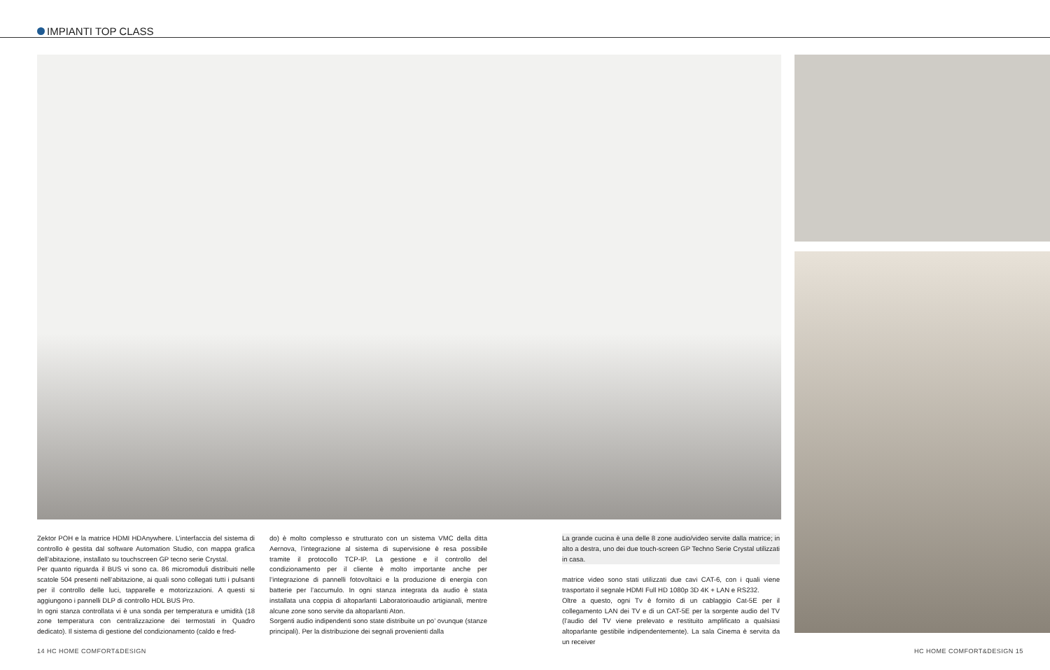IMPIANTI TOP CLASS
Zektor POH e la matrice HDMI HDAnywhere. L’interfaccia del sistema di controllo è gestita dal software Automation Studio, con mappa grafica dell’abitazione, installato su touchscreen GP tecno serie Crystal.
Per quanto riguarda il BUS vi sono ca. 86 micromoduli distribuiti nelle scatole 504 presenti nell’abitazione, ai quali sono collegati tutti i pulsanti per il controllo delle luci, tapparelle e motorizzazioni. A questi si aggiungono i pannelli DLP di controllo HDL BUS Pro.
In ogni stanza controllata vi è una sonda per temperatura e umidità (18 zone temperatura con centralizzazione dei termostati in Quadro dedicato). Il sistema di gestione del condizionamento (caldo e fred-
do) è molto complesso e strutturato con un sistema VMC della ditta Aernova, l’integrazione al sistema di supervisione è resa possibile tramite il protocollo TCP-IP. La gestione e il controllo del condizionamento per il cliente è molto importante anche per l’integrazione di pannelli fotovoltaici e la produzione di energia con batterie per l’accumulo. In ogni stanza integrata da audio è stata installata una coppia di altoparlanti Laboratorioaudio artigianali, mentre alcune zone sono servite da altoparlanti Aton.
Sorgenti audio indipendenti sono state distribuite un po’ ovunque (stanze principali). Per la distribuzione dei segnali provenienti dalla
La grande cucina è una delle 8 zone audio/video servite dalla matrice; in alto a destra, uno dei due touch-screen GP Techno Serie Crystal utilizzati in casa.
matrice video sono stati utilizzati due cavi CAT-6, con i quali viene trasportato il segnale HDMI Full HD 1080p 3D 4K + LAN e RS232.
Oltre a questo, ogni Tv è fornito di un cablaggio Cat-5E per il collegamento LAN dei TV e di un CAT-5E per la sorgente audio del TV (l’audio del TV viene prelevato e restituito amplificato a qualsiasi altoparlante gestibile indipendentemente). La sala Cinema è servita da un receiver
14 HC HOME COMFORT&DESIGN HC HOME COMFORT&DESIGN 15